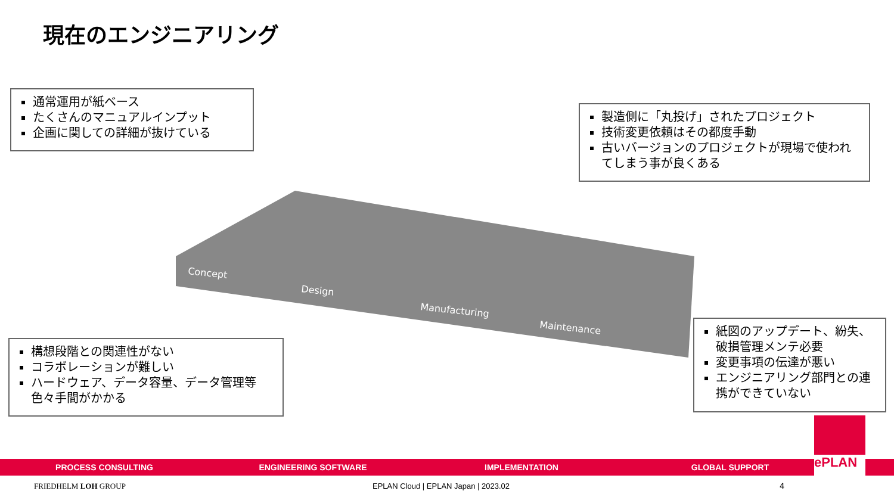現在のエンジニアリング
通常運用が紙ベース
たくさんのマニュアルインプット
企画に関しての詳細が抜けている
製造側に「丸投げ」されたプロジェクト
技術変更依頼はその都度手動
古いバージョンのプロジェクトが現場で使われてしまう事が良くある
構想段階との関連性がない
コラボレーションが難しい
ハードウェア、データ容量、データ管理等色々手間がかかる
紙図のアップデート、紛失、破損管理メンテ必要
変更事項の伝達が悪い
エンジニアリング部門との連携ができていない
Concept
Design
Manufacturing
Maintenance
PROCESS CONSULTING ENGINEERING SOFTWARE IMPLEMENTATION GLOBAL SUPPORT
ePLAN
FRIEDHELM LOH GROUP
EPLAN Cloud | EPLAN Japan | 2023.02
4